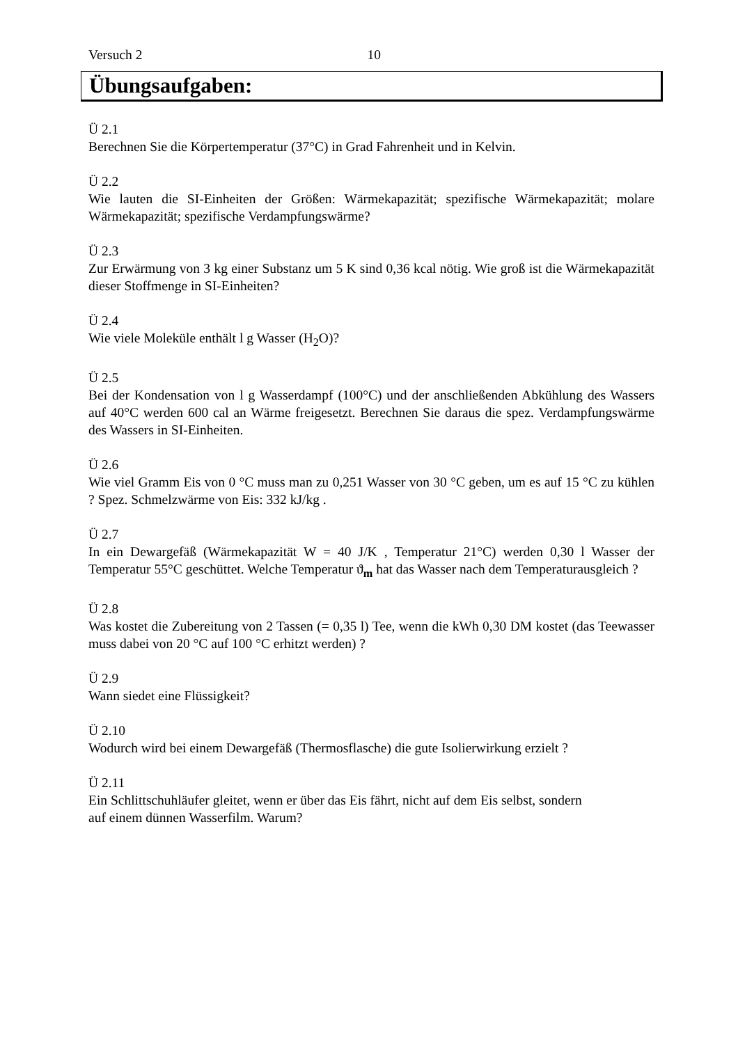Versuch 2 10
Übungsaufgaben:
Ü 2.1
Berechnen Sie die Körpertemperatur (37°C) in Grad Fahrenheit und in Kelvin.
Ü 2.2
Wie lauten die SI-Einheiten der Größen: Wärmekapazität; spezifische Wärmekapazität; molare Wärmekapazität; spezifische Verdampfungswärme?
Ü 2.3
Zur Erwärmung von 3 kg einer Substanz um 5 K sind 0,36 kcal nötig. Wie groß ist die Wärmekapazität dieser Stoffmenge in SI-Einheiten?
Ü 2.4
Wie viele Moleküle enthält l g Wasser (H<sub>2</sub>O)?
Ü 2.5
Bei der Kondensation von l g Wasserdampf (100°C) und der anschließenden Abkühlung des Wassers auf 40°C werden 600 cal an Wärme freigesetzt. Berechnen Sie daraus die spez. Verdampfungswärme des Wassers in SI-Einheiten.
Ü 2.6
Wie viel Gramm Eis von 0 °C muss man zu 0,251 Wasser von 30 °C geben, um es auf 15 °C zu kühlen ? Spez. Schmelzwärme von Eis: 332 kJ/kg .
Ü 2.7
In ein Dewargefäß (Wärmekapazität W = 40 J/K , Temperatur 21°C) werden 0,30 l Wasser der Temperatur 55°C geschüttet. Welche Temperatur ϑ<sub>m</sub> hat das Wasser nach dem Temperaturausgleich ?
Ü 2.8
Was kostet die Zubereitung von 2 Tassen (= 0,35 l) Tee, wenn die kWh 0,30 DM kostet (das Teewasser muss dabei von 20 °C auf 100 °C erhitzt werden) ?
Ü 2.9
Wann siedet eine Flüssigkeit?
Ü 2.10
Wodurch wird bei einem Dewargefäß (Thermosflasche) die gute Isolierwirkung erzielt ?
Ü 2.11
Ein Schlittschuhläufer gleitet, wenn er über das Eis fährt, nicht auf dem Eis selbst, sondern
auf einem dünnen Wasserfilm. Warum?